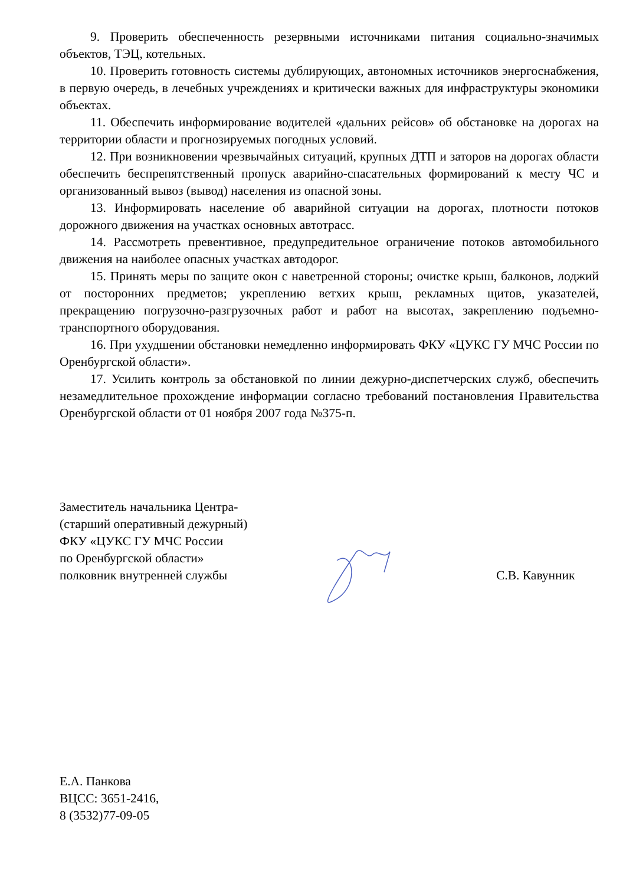9. Проверить обеспеченность резервными источниками питания социально-значимых объектов, ТЭЦ, котельных.
10. Проверить готовность системы дублирующих, автономных источников энергоснабжения, в первую очередь, в лечебных учреждениях и критически важных для инфраструктуры экономики объектах.
11. Обеспечить информирование водителей «дальних рейсов» об обстановке на дорогах на территории области и прогнозируемых погодных условий.
12. При возникновении чрезвычайных ситуаций, крупных ДТП и заторов на дорогах области обеспечить беспрепятственный пропуск аварийно-спасательных формирований к месту ЧС и организованный вывоз (вывод) населения из опасной зоны.
13. Информировать население об аварийной ситуации на дорогах, плотности потоков дорожного движения на участках основных автотрасс.
14. Рассмотреть превентивное, предупредительное ограничение потоков автомобильного движения на наиболее опасных участках автодорог.
15. Принять меры по защите окон с наветренной стороны; очистке крыш, балконов, лоджий от посторонних предметов; укреплению ветхих крыш, рекламных щитов, указателей, прекращению погрузочно-разгрузочных работ и работ на высотах, закреплению подъемно-транспортного оборудования.
16. При ухудшении обстановки немедленно информировать ФКУ «ЦУКС ГУ МЧС России по Оренбургской области».
17. Усилить контроль за обстановкой по линии дежурно-диспетчерских служб, обеспечить незамедлительное прохождение информации согласно требований постановления Правительства Оренбургской области от 01 ноября 2007 года №375-п.
Заместитель начальника Центра-
(старший оперативный дежурный)
ФКУ «ЦУКС ГУ МЧС России
по Оренбургской области»
полковник внутренней службы
С.В. Кавунник
Е.А. Панкова
ВЦСС: 3651-2416,
8 (3532)77-09-05